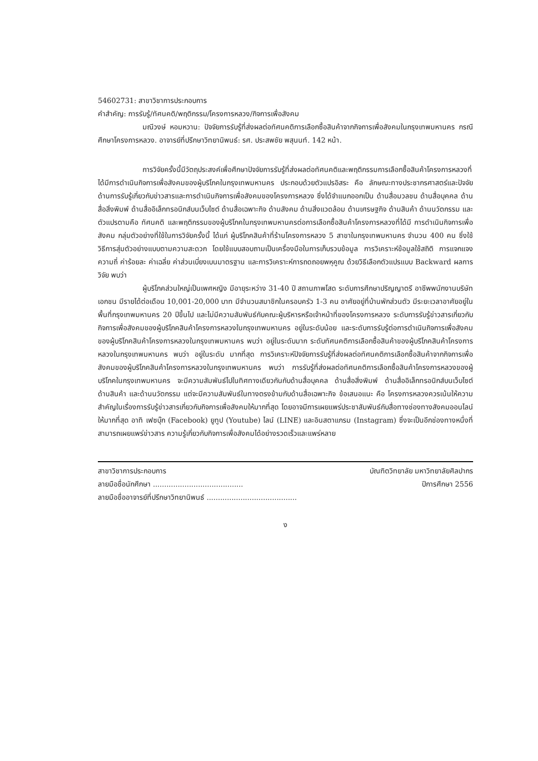54602731: สาขาวิชาการประกอบการ
คำสำคัญ: การรับรู้/ทัศนคติ/พฤติกรรม/โครงการหลวง/กิจการเพื่อสังคม
มณีวงษ์ หอมหวาน: ปัจจัยการรับรู้ที่ส่งผลต่อทัศนคติการเลือกซื้อสินค้าจากกิจการเพื่อสังคมในกรุงเทพมหานคร กรณีศึกษาโครงการหลวง. อาจารย์ที่ปรึกษาวิทยานิพนธ์: รศ. ประสพชัย พสุนนท์. 142 หน้า.
การวิจัยครั้งนี้มีวัตถุประสงค์เพื่อศึกษาปัจจัยการรับรู้ที่ส่งผลต่อทัศนคติและพฤติกรรมการเลือกซื้อสินค้าโครงการหลวงที่ได้มีการดำเนินกิจการเพื่อสังคมของผู้บริโภคในกรุงเทพมหานคร ประกอบด้วยตัวแปรอิสระ คือ ลักษณะทางประชากรศาสตร์และปัจจัยด้านการรับรู้เกี่ยวกับข่าวสารและการดำเนินกิจการเพื่อสังคมของโครงการหลวง ซึ่งได้จำแนกออกเป็น ด้านสื่อมวลชน ด้านสื่อบุคคล ด้านสื่อสิ่งพิมพ์ ด้านสื่ออิเล็กทรอนิกส์บนเว็บไซต์ ด้านสื่อเฉพาะกิจ ด้านสังคม ด้านสิ่งแวดล้อม ด้านเศรษฐกิจ ด้านสินค้า ด้านนวัตกรรม และตัวแปรตามคือ ทัศนคติ และพฤติกรรมของผู้บริโภคในกรุงเทพมหานครต่อการเลือกซื้อสินค้าโครงการหลวงที่ได้มี การดำเนินกิจการเพื่อสังคม กลุ่มตัวอย่างที่ใช้ในการวิจัยครั้งนี้ ได้แก่ ผู้บริโภคสินค้าที่ร้านโครงการหลวง 5 สาขาในกรุงเทพมหานคร จำนวน 400 คน ซึ่งใช้วิธีการสุ่มตัวอย่างแบบตามความสะดวก โดยใช้แบบสอบถามเป็นเครื่องมือในการเก็บรวบข้อมูล การวิเคราะห์ข้อมูลใช้สถิติ การแจกแจงความถี่ ค่าร้อยละ ค่าเฉลี่ย ค่าส่วนเบี่ยงเบนมาตรฐาน และการวิเคราะห์การถดถอยพหุคูณ ด้วยวิธีเลือกตัวแปรแบบ Backward ผลการวิจัย พบว่า
ผู้บริโภคส่วนใหญ่เป็นเพศหญิง มีอายุระหว่าง 31-40 ปี สถานภาพโสด ระดับการศึกษาปริญญาตรี อาชีพพนักงานบริษัทเอกชน มีรายได้ต่อเดือน 10,001-20,000 บาท มีจำนวนสมาชิกในครอบครัว 1-3 คน อาศัยอยู่ที่บ้านพักส่วนตัว มีระยะเวลาอาศัยอยู่ในพื้นที่กรุงเทพมหานคร 20 ปีขึ้นไป และไม่มีความสัมพันธ์กับคณะผู้บริหารหรือเจ้าหน้าที่ของโครงการหลวง ระดับการรับรู้ข่าวสารเกี่ยวกับกิจการเพื่อสังคมของผู้บริโภคสินค้าโครงการหลวงในกรุงเทพมหานคร อยู่ในระดับน้อย และระดับการรับรู้ต่อการดำเนินกิจการเพื่อสังคมของผู้บริโภคสินค้าโครงการหลวงในกรุงเทพมหานคร พบว่า อยู่ในระดับมาก ระดับทัศนคติการเลือกซื้อสินค้าของผู้บริโภคสินค้าโครงการหลวงในกรุงเทพมหานคร พบว่า อยู่ในระดับ มากที่สุด การวิเคราะห์ปัจจัยการรับรู้ที่ส่งผลต่อทัศนคติการเลือกซื้อสินค้าจากกิจการเพื่อสังคมของผู้บริโภคสินค้าโครงการหลวงในกรุงเทพมหานคร พบว่า การรับรู้ที่ส่งผลต่อทัศนคติการเลือกซื้อสินค้าโครงการหลวงของผู้บริโภคในกรุงเทพมหานคร จะมีความสัมพันธ์ไปในทิศทางเดียวกันกับด้านสื่อบุคคล ด้านสื่อสิ่งพิมพ์ ด้านสื่ออิเล็กทรอนิกส์บนเว็บไซต์ ด้านสินค้า และด้านนวัตกรรม แต่จะมีความสัมพันธ์ในทางตรงข้ามกับด้านสื่อเฉพาะกิจ ข้อเสนอแนะ คือ โครงการหลวงควรเน้นให้ความสำคัญในเรื่องการรับรู้ข่าวสารเกี่ยวกับกิจการเพื่อสังคมให้มากที่สุด โดยอาจมีการเผยแพร่ประชาสัมพันธ์กับสื่อทางช่องทางสังคมออนไลน์ให้มากที่สุด อาทิ เฟซบุ๊ก (Facebook) ยูทูป (Youtube) ไลน์ (LINE) และอินสตาแกรม (Instagram) ซึ่งจะเป็นอีกช่องทางหนึ่งที่สามารถเผยแพร่ข่าวสาร ความรู้เกี่ยวกับกิจการเพื่อสังคมได้อย่างรวดเร็วและแพร่หลาย
สาขาวิชาการประกอบการ บัณฑิตวิทยาลัย มหาวิทยาลัยศิลปากร
ลายมือชื่อนักศึกษา ........................................ ปีการศึกษา 2556
ลายมือชื่ออาจารย์ที่ปรึกษาวิทยานิพนธ์ ........................................
ง